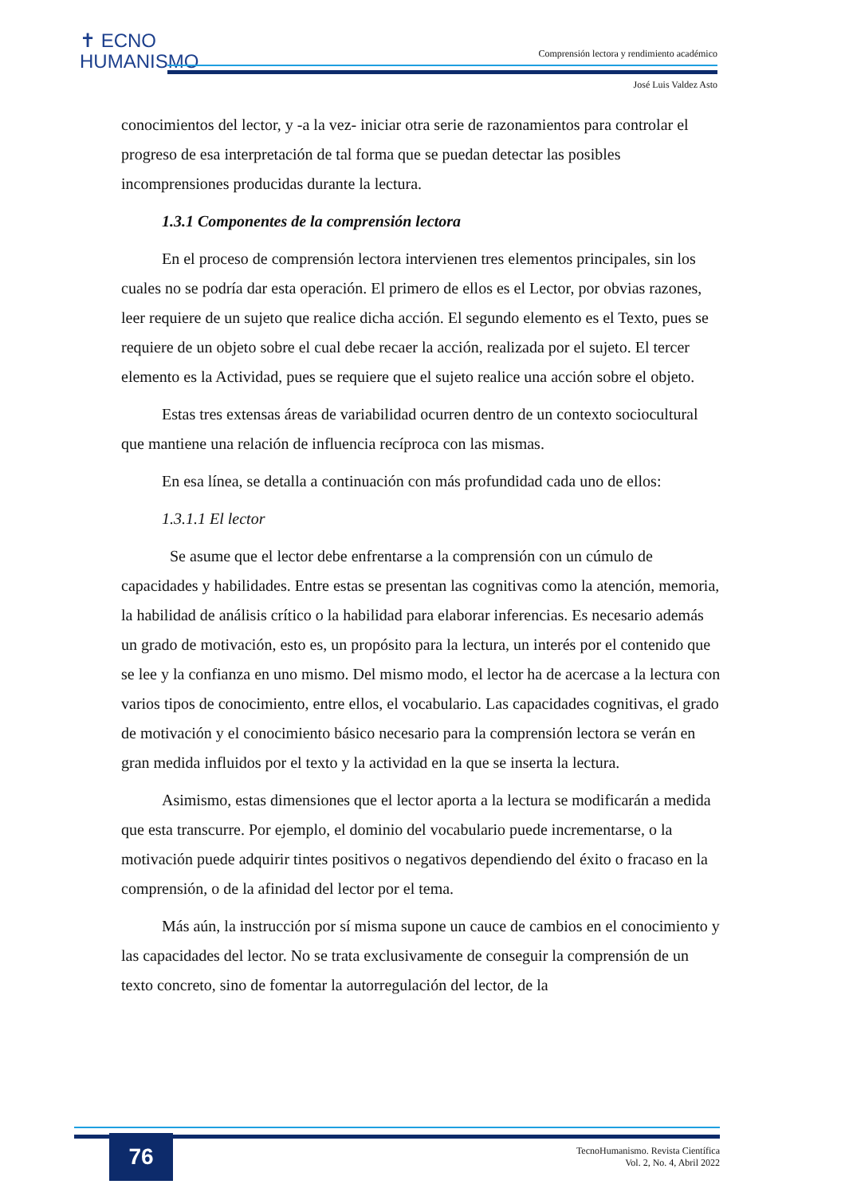✝ ECNO
HUMANISMO
Comprensión lectora y rendimiento académico
José Luis Valdez Asto
conocimientos del lector, y -a la vez- iniciar otra serie de razonamientos para controlar el progreso de esa interpretación de tal forma que se puedan detectar las posibles incomprensiones producidas durante la lectura.
1.3.1 Componentes de la comprensión lectora
En el proceso de comprensión lectora intervienen tres elementos principales, sin los cuales no se podría dar esta operación. El primero de ellos es el Lector, por obvias razones, leer requiere de un sujeto que realice dicha acción. El segundo elemento es el Texto, pues se requiere de un objeto sobre el cual debe recaer la acción, realizada por el sujeto. El tercer elemento es la Actividad, pues se requiere que el sujeto realice una acción sobre el objeto.
Estas tres extensas áreas de variabilidad ocurren dentro de un contexto sociocultural que mantiene una relación de influencia recíproca con las mismas.
En esa línea, se detalla a continuación con más profundidad cada uno de ellos:
1.3.1.1 El lector
Se asume que el lector debe enfrentarse a la comprensión con un cúmulo de capacidades y habilidades. Entre estas se presentan las cognitivas como la atención, memoria, la habilidad de análisis crítico o la habilidad para elaborar inferencias. Es necesario además un grado de motivación, esto es, un propósito para la lectura, un interés por el contenido que se lee y la confianza en uno mismo. Del mismo modo, el lector ha de acercase a la lectura con varios tipos de conocimiento, entre ellos, el vocabulario. Las capacidades cognitivas, el grado de motivación y el conocimiento básico necesario para la comprensión lectora se verán en gran medida influidos por el texto y la actividad en la que se inserta la lectura.
Asimismo, estas dimensiones que el lector aporta a la lectura se modificarán a medida que esta transcurre. Por ejemplo, el dominio del vocabulario puede incrementarse, o la motivación puede adquirir tintes positivos o negativos dependiendo del éxito o fracaso en la comprensión, o de la afinidad del lector por el tema.
Más aún, la instrucción por sí misma supone un cauce de cambios en el conocimiento y las capacidades del lector. No se trata exclusivamente de conseguir la comprensión de un texto concreto, sino de fomentar la autorregulación del lector, de la
76
TecnoHumanismo. Revista Científica
Vol. 2, No. 4, Abril 2022